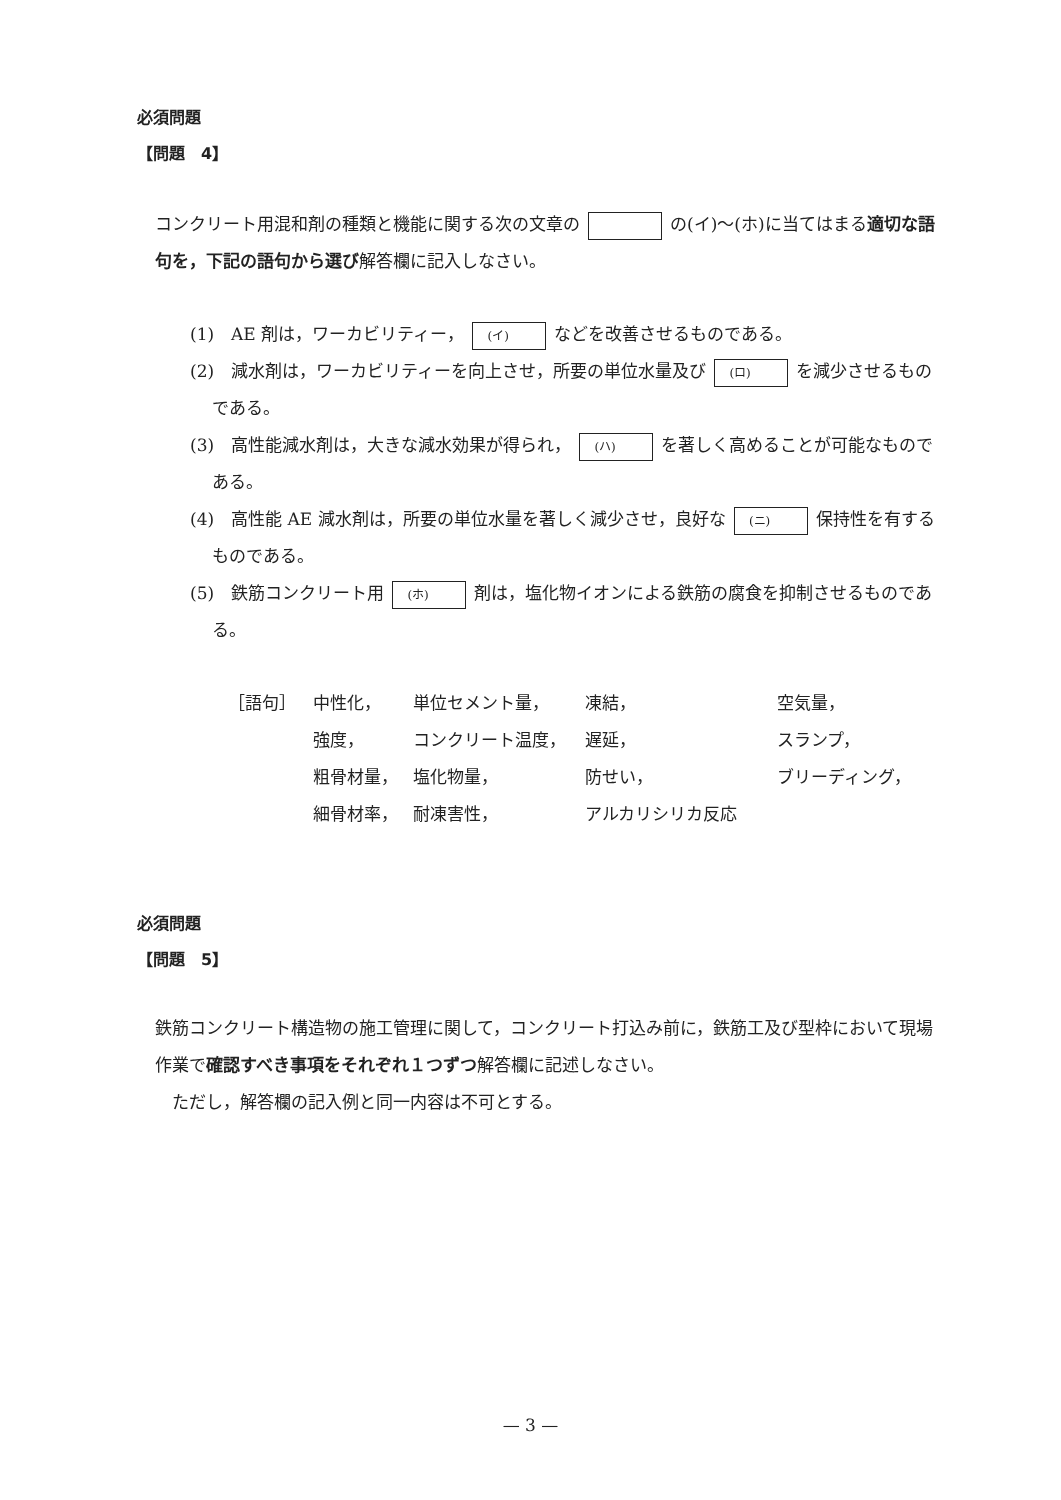必須問題
【問題　4】
コンクリート用混和剤の種類と機能に関する次の文章の の(イ)～(ホ)に当てはまる適切な語句を，下記の語句から選び解答欄に記入しなさい。
(1)　AE 剤は，ワーカビリティー， (イ) などを改善させるものである。
(2)　減水剤は，ワーカビリティーを向上させ，所要の単位水量及び (ロ) を減少させるものである。
(3)　高性能減水剤は，大きな減水効果が得られ， (ハ) を著しく高めることが可能なものである。
(4)　高性能 AE 減水剤は，所要の単位水量を著しく減少させ，良好な (ニ) 保持性を有するものである。
(5)　鉄筋コンクリート用 (ホ) 剤は，塩化物イオンによる鉄筋の腐食を抑制させるものである。
| ［語句］ | 中性化， | 単位セメント量， | 凍結， | 空気量， |
| | 強度， | コンクリート温度， | 遅延， | スランプ， |
| | 粗骨材量， | 塩化物量， | 防せい， | ブリーディング， |
| | 細骨材率， | 耐凍害性， | アルカリシリカ反応 | |
必須問題
【問題　5】
鉄筋コンクリート構造物の施工管理に関して，コンクリート打込み前に，鉄筋工及び型枠において現場作業で確認すべき事項をそれぞれ１つずつ解答欄に記述しなさい。
　ただし，解答欄の記入例と同一内容は不可とする。
— 3 —